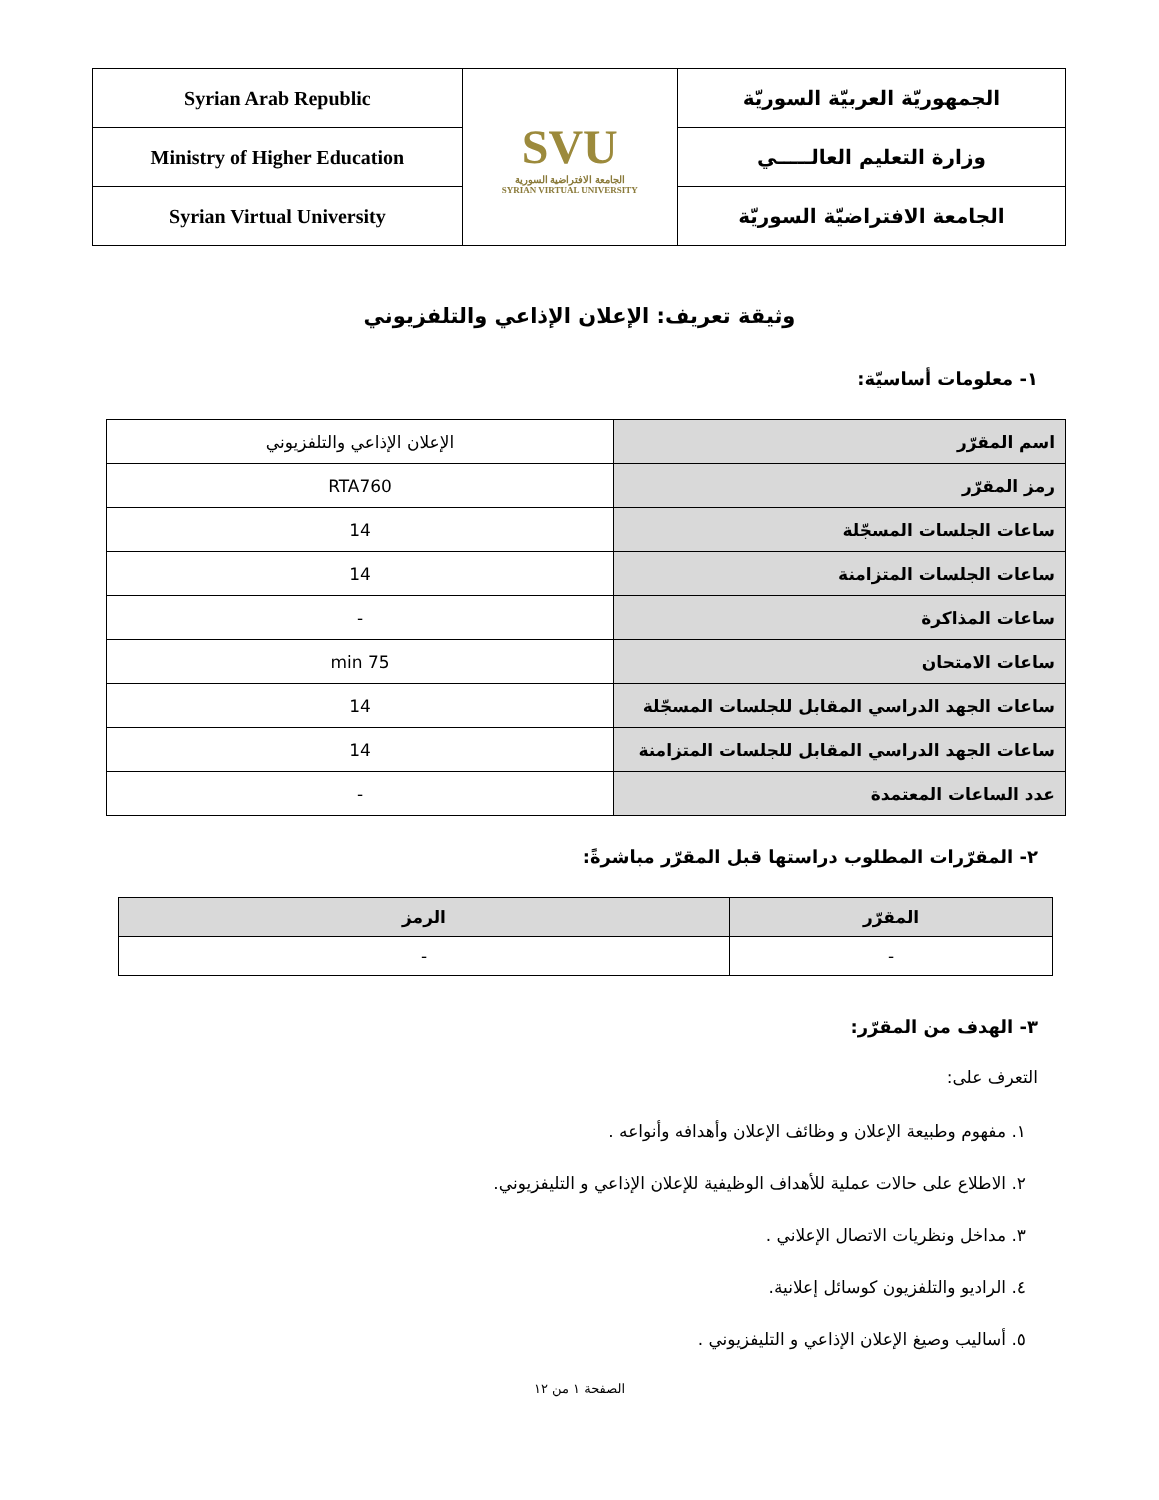| الجمهوريّة العربيّة السوريّة | SVU الجامعة الافتراضية السورية SYRIAN VIRTUAL UNIVERSITY | Syrian Arab Republic |
| وزارة التعليم العالـــــي | | Ministry of Higher Education |
| الجامعة الافتراضيّة السوريّة | | Syrian Virtual University |
وثيقة تعريف: الإعلان الإذاعي والتلفزيوني
١- معلومات أساسيّة:
| اسم المقرّر | الإعلان الإذاعي والتلفزيوني |
| رمز المقرّر | RTA760 |
| ساعات الجلسات المسجّلة | 14 |
| ساعات الجلسات المتزامنة | 14 |
| ساعات المذاكرة | - |
| ساعات الامتحان | 75 min |
| ساعات الجهد الدراسي المقابل للجلسات المسجّلة | 14 |
| ساعات الجهد الدراسي المقابل للجلسات المتزامنة | 14 |
| عدد الساعات المعتمدة | - |
٢- المقرّرات المطلوب دراستها قبل المقرّر مباشرةً:
| المقرّر | الرمز |
| --- | --- |
| - | - |
٣- الهدف من المقرّر:
التعرف على:
١. مفهوم وطبيعة الإعلان و وظائف الإعلان وأهدافه وأنواعه .
٢. الاطلاع على حالات عملية للأهداف الوظيفية للإعلان الإذاعي و التليفزيوني.
٣. مداخل ونظريات الاتصال الإعلاني .
٤. الراديو والتلفزيون كوسائل إعلانية.
٥. أساليب وصيغ الإعلان الإذاعي و التليفزيوني .
الصفحة ١ من ١٢